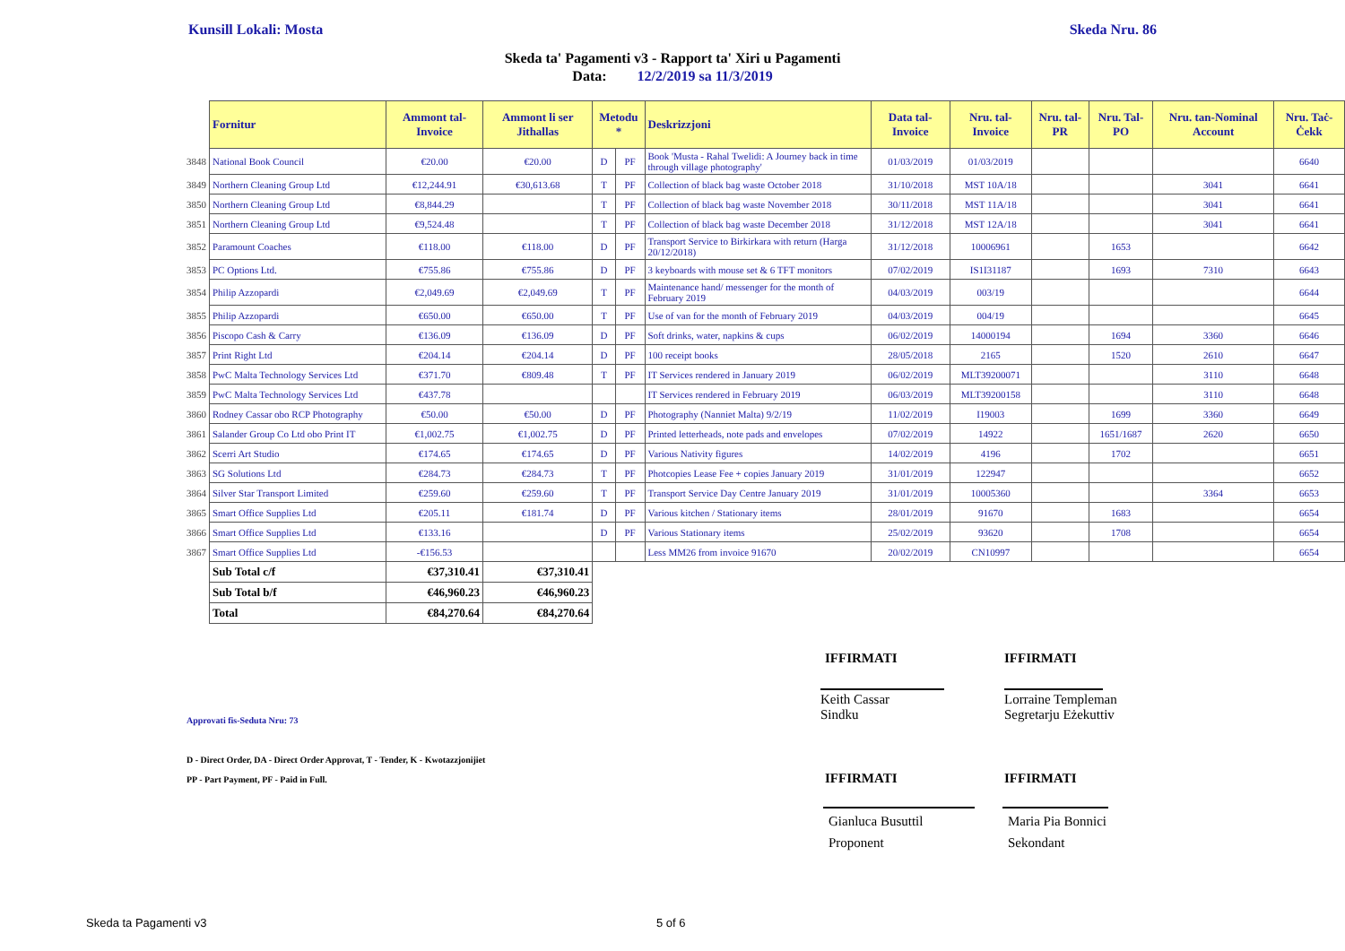Kunsill Lokali: Mosta Skeda Nru. 86
Skeda ta' Pagamenti v3 - Rapport ta' Xiri u Pagamenti
Data: 12/2/2019 sa 11/3/2019
| | Fornitur | Ammont tal-Invoice | Ammont li ser Jithallas | Metodu * | | Deskrizzjoni | Data tal-Invoice | Nru. tal-Invoice | Nru. tal-PR | Nru. Tal-PO | Nru. tan-Nominal Account | Nru. Taċ-Ċekk |
| 3848 | National Book Council | €20.00 | €20.00 | D | PF | Book 'Musta - Rahal Twelidi: A Journey back in time through village photography' | 01/03/2019 | 01/03/2019 | | | | 6640 |
| 3849 | Northern Cleaning Group Ltd | €12,244.91 | €30,613.68 | T | PF | Collection of black bag waste October 2018 | 31/10/2018 | MST 10A/18 | | | 3041 | 6641 |
| 3850 | Northern Cleaning Group Ltd | €8,844.29 | | T | PF | Collection of black bag waste November 2018 | 30/11/2018 | MST 11A/18 | | | 3041 | 6641 |
| 3851 | Northern Cleaning Group Ltd | €9,524.48 | | T | PF | Collection of black bag waste December 2018 | 31/12/2018 | MST 12A/18 | | | 3041 | 6641 |
| 3852 | Paramount Coaches | €118.00 | €118.00 | D | PF | Transport Service to Birkirkara with return (Harga 20/12/2018) | 31/12/2018 | 10006961 | | 1653 | | 6642 |
| 3853 | PC Options Ltd. | €755.86 | €755.86 | D | PF | 3 keyboards with mouse set & 6 TFT monitors | 07/02/2019 | IS1I31187 | | 1693 | 7310 | 6643 |
| 3854 | Philip Azzopardi | €2,049.69 | €2,049.69 | T | PF | Maintenance hand/ messenger for the month of February 2019 | 04/03/2019 | 003/19 | | | | 6644 |
| 3855 | Philip Azzopardi | €650.00 | €650.00 | T | PF | Use of van for the month of February 2019 | 04/03/2019 | 004/19 | | | | 6645 |
| 3856 | Piscopo Cash & Carry | €136.09 | €136.09 | D | PF | Soft drinks, water, napkins & cups | 06/02/2019 | 14000194 | | 1694 | 3360 | 6646 |
| 3857 | Print Right Ltd | €204.14 | €204.14 | D | PF | 100 receipt books | 28/05/2018 | 2165 | | 1520 | 2610 | 6647 |
| 3858 | PwC Malta Technology Services Ltd | €371.70 | €809.48 | T | PF | IT Services rendered in January 2019 | 06/02/2019 | MLT39200071 | | | 3110 | 6648 |
| 3859 | PwC Malta Technology Services Ltd | €437.78 | | | | IT Services rendered in February 2019 | 06/03/2019 | MLT39200158 | | | 3110 | 6648 |
| 3860 | Rodney Cassar obo RCP Photography | €50.00 | €50.00 | D | PF | Photography (Nanniet Malta) 9/2/19 | 11/02/2019 | I19003 | | 1699 | 3360 | 6649 |
| 3861 | Salander Group Co Ltd obo Print IT | €1,002.75 | €1,002.75 | D | PF | Printed letterheads, note pads and envelopes | 07/02/2019 | 14922 | | 1651/1687 | 2620 | 6650 |
| 3862 | Scerri Art Studio | €174.65 | €174.65 | D | PF | Various Nativity figures | 14/02/2019 | 4196 | | 1702 | | 6651 |
| 3863 | SG Solutions Ltd | €284.73 | €284.73 | T | PF | Photcopies Lease Fee + copies January 2019 | 31/01/2019 | 122947 | | | | 6652 |
| 3864 | Silver Star Transport Limited | €259.60 | €259.60 | T | PF | Transport Service Day Centre January 2019 | 31/01/2019 | 10005360 | | | 3364 | 6653 |
| 3865 | Smart Office Supplies Ltd | €205.11 | €181.74 | D | PF | Various kitchen / Stationary items | 28/01/2019 | 91670 | | 1683 | | 6654 |
| 3866 | Smart Office Supplies Ltd | €133.16 | | D | PF | Various Stationary items | 25/02/2019 | 93620 | | 1708 | | 6654 |
| 3867 | Smart Office Supplies Ltd | -€156.53 | | | | Less MM26 from invoice 91670 | 20/02/2019 | CN10997 | | | | 6654 |
| | Sub Total c/f | €37,310.41 | €37,310.41 | | | | | | | | | |
| | Sub Total b/f | €46,960.23 | €46,960.23 | | | | | | | | | |
| | Total | €84,270.64 | €84,270.64 | | | | | | | | | |
IFFIRMATI IFFIRMATI
Keith Cassar
Sindku
Lorraine Templeman
Segretarju Eżekuttiv
Approvati fis-Seduta Nru: 73
D - Direct Order, DA - Direct Order Approvat, T - Tender, K - Kwotazzjonijiet
PP - Part Payment, PF - Paid in Full.
IFFIRMATI IFFIRMATI
Gianluca Busuttil
Proponent
Maria Pia Bonnici
Sekondant
Skeda ta Pagamenti v3 5 of 6